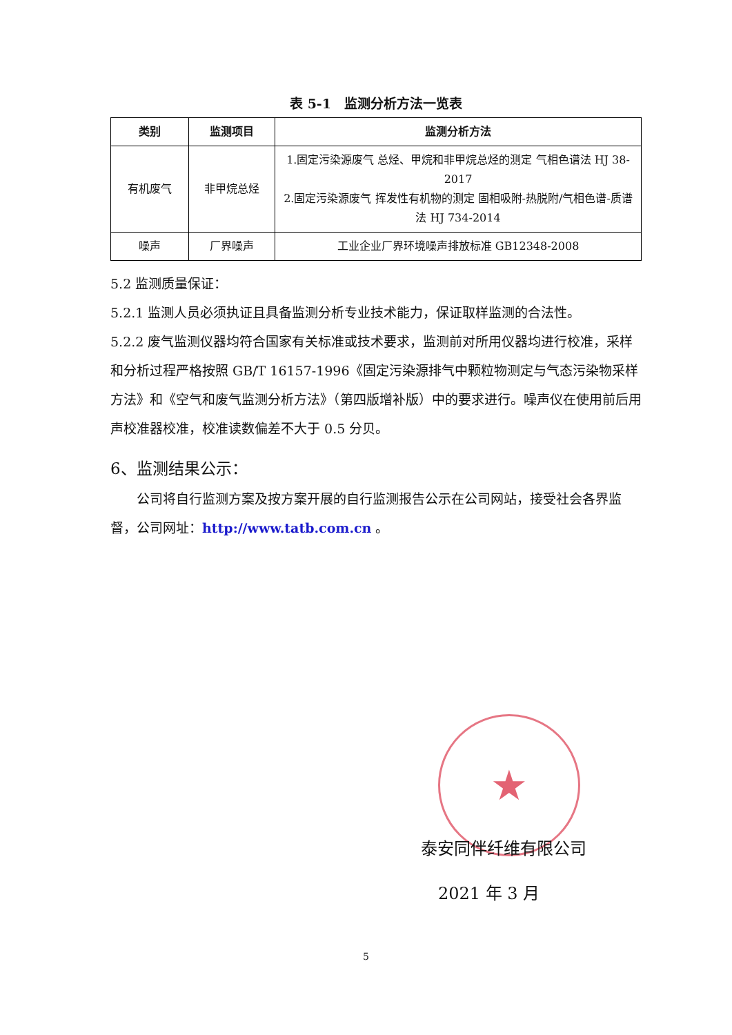表 5-1　监测分析方法一览表
| 类别 | 监测项目 | 监测分析方法 |
| --- | --- | --- |
| 有机废气 | 非甲烷总烃 | 1.固定污染源废气 总烃、甲烷和非甲烷总烃的测定 气相色谱法 HJ 38-2017 2.固定污染源废气 挥发性有机物的测定 固相吸附-热脱附/气相色谱-质谱法 HJ 734-2014 |
| 噪声 | 厂界噪声 | 工业企业厂界环境噪声排放标准 GB12348-2008 |
5.2 监测质量保证：
5.2.1 监测人员必须执证且具备监测分析专业技术能力，保证取样监测的合法性。
5.2.2 废气监测仪器均符合国家有关标准或技术要求，监测前对所用仪器均进行校准，采样和分析过程严格按照 GB/T 16157-1996《固定污染源排气中颗粒物测定与气态污染物采样方法》和《空气和废气监测分析方法》（第四版增补版）中的要求进行。噪声仪在使用前后用声校准器校准，校准读数偏差不大于 0.5 分贝。
6、监测结果公示：
公司将自行监测方案及按方案开展的自行监测报告公示在公司网站，接受社会各界监督，公司网址：http://www.tatb.com.cn 。
★
泰安同伴纤维有限公司
2021 年 3 月
5